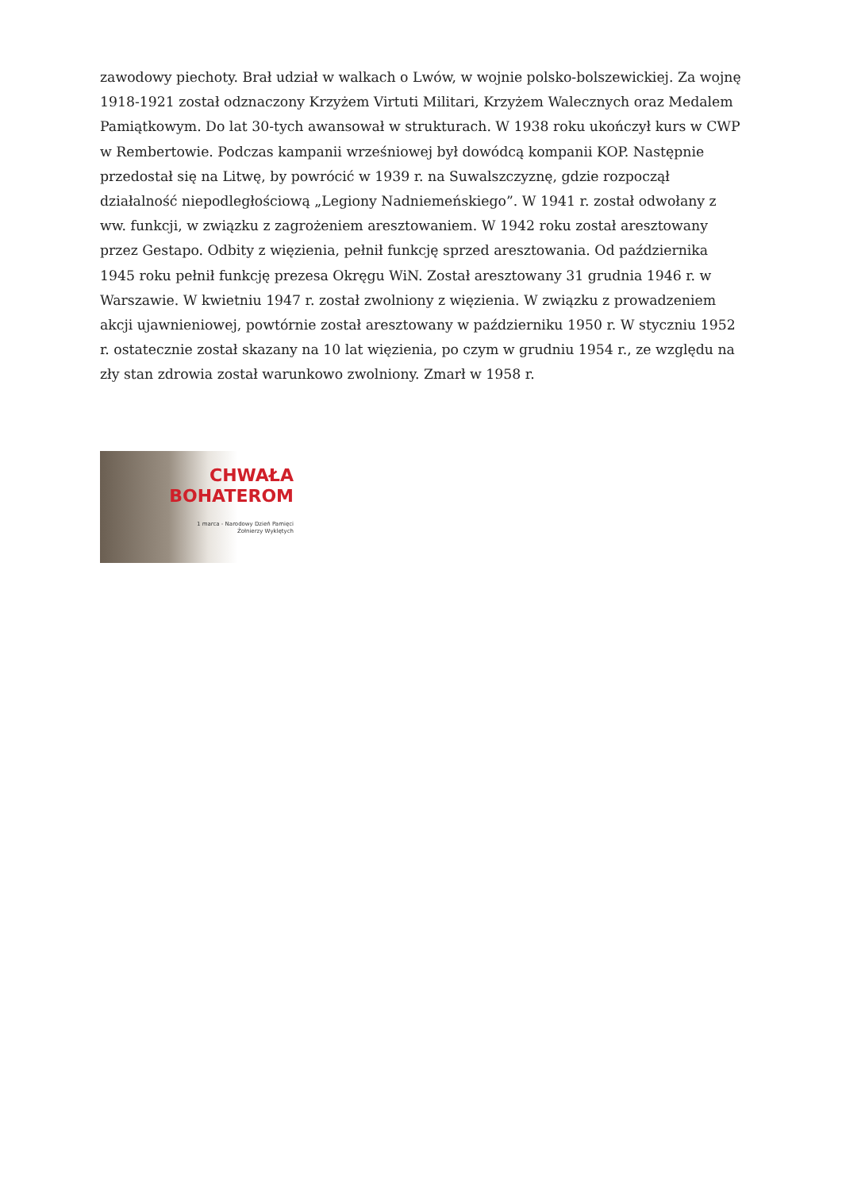zawodowy piechoty. Brał udział w walkach o Lwów, w wojnie polsko-bolszewickiej. Za wojnę 1918-1921 został odznaczony Krzyżem Virtuti Militari, Krzyżem Walecznych oraz Medalem Pamiątkowym. Do lat 30-tych awansował w strukturach. W 1938 roku ukończył kurs w CWP w Rembertowie. Podczas kampanii wrześniowej był dowódcą kompanii KOP. Następnie przedostał się na Litwę, by powrócić w 1939 r. na Suwalszczyznę, gdzie rozpoczął działalność niepodległościową „Legiony Nadniemeńskiego”. W 1941 r. został odwołany z ww. funkcji, w związku z zagrożeniem aresztowaniem. W 1942 roku został aresztowany przez Gestapo. Odbity z więzienia, pełnił funkcję sprzed aresztowania. Od października 1945 roku pełnił funkcję prezesa Okręgu WiN. Został aresztowany 31 grudnia 1946 r. w Warszawie. W kwietniu 1947 r. został zwolniony z więzienia. W związku z prowadzeniem akcji ujawnieniowej, powtórnie został aresztowany w październiku 1950 r. W styczniu 1952 r. ostatecznie został skazany na 10 lat więzienia, po czym w grudniu 1954 r., ze względu na zły stan zdrowia został warunkowo zwolniony. Zmarł w 1958 r.
CHWAŁA
BOHATEROM
1 marca - Narodowy Dzień Pamięci
Żołnierzy Wyklętych